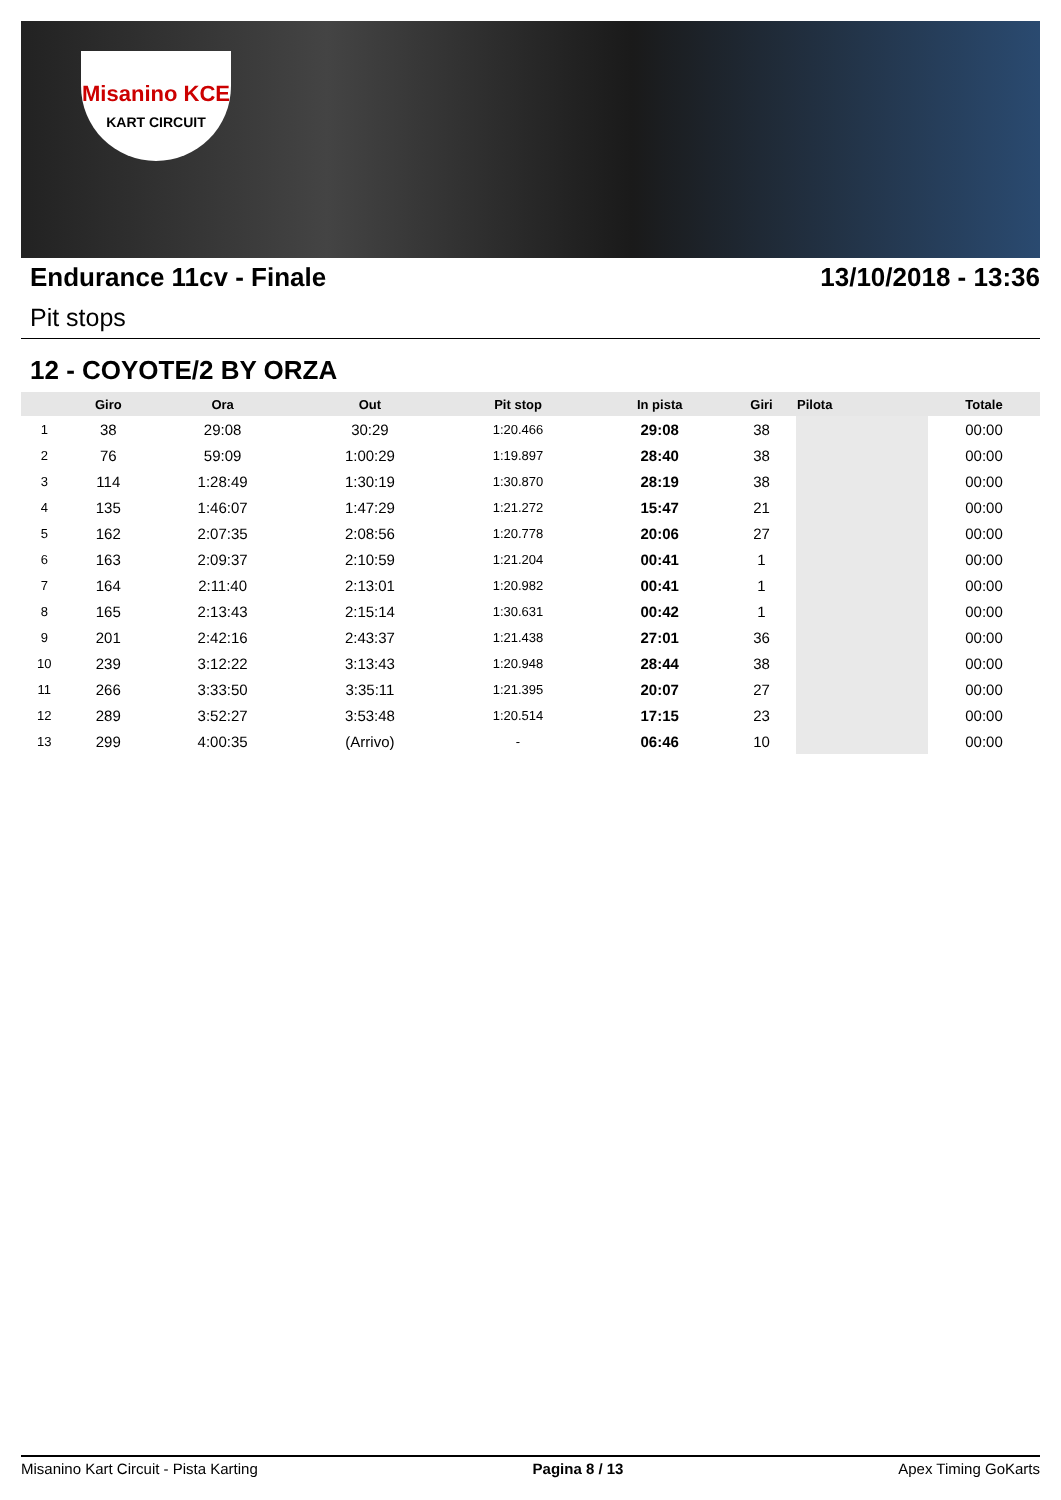Misanino KCE
KART CIRCUIT
Endurance 11cv - Finale 13/10/2018 - 13:36
Pit stops
12 - COYOTE/2 BY ORZA
| | Giro | Ora | Out | Pit stop | In pista | Giri | Pilota | Totale |
| --- | --- | --- | --- | --- | --- | --- | --- | --- |
| 1 | 38 | 29:08 | 30:29 | 1:20.466 | 29:08 | 38 | | 00:00 |
| 2 | 76 | 59:09 | 1:00:29 | 1:19.897 | 28:40 | 38 | | 00:00 |
| 3 | 114 | 1:28:49 | 1:30:19 | 1:30.870 | 28:19 | 38 | | 00:00 |
| 4 | 135 | 1:46:07 | 1:47:29 | 1:21.272 | 15:47 | 21 | | 00:00 |
| 5 | 162 | 2:07:35 | 2:08:56 | 1:20.778 | 20:06 | 27 | | 00:00 |
| 6 | 163 | 2:09:37 | 2:10:59 | 1:21.204 | 00:41 | 1 | | 00:00 |
| 7 | 164 | 2:11:40 | 2:13:01 | 1:20.982 | 00:41 | 1 | | 00:00 |
| 8 | 165 | 2:13:43 | 2:15:14 | 1:30.631 | 00:42 | 1 | | 00:00 |
| 9 | 201 | 2:42:16 | 2:43:37 | 1:21.438 | 27:01 | 36 | | 00:00 |
| 10 | 239 | 3:12:22 | 3:13:43 | 1:20.948 | 28:44 | 38 | | 00:00 |
| 11 | 266 | 3:33:50 | 3:35:11 | 1:21.395 | 20:07 | 27 | | 00:00 |
| 12 | 289 | 3:52:27 | 3:53:48 | 1:20.514 | 17:15 | 23 | | 00:00 |
| 13 | 299 | 4:00:35 | (Arrivo) | - | 06:46 | 10 | | 00:00 |
Misanino Kart Circuit - Pista Karting Pagina 8 / 13 Apex Timing GoKarts